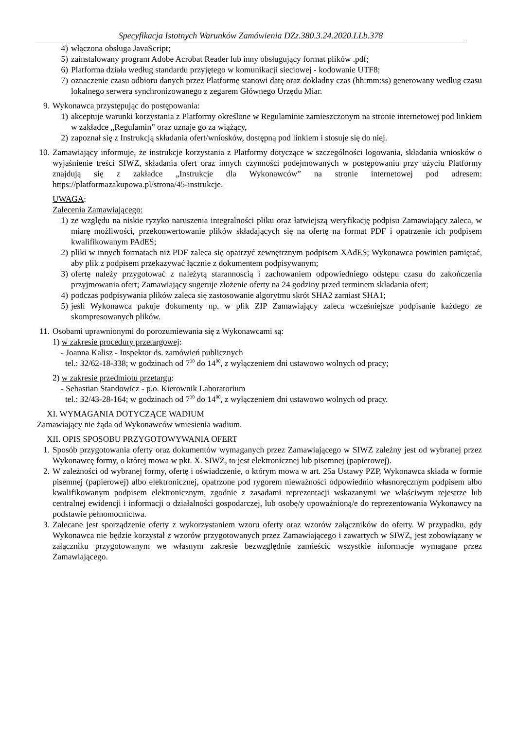Specyfikacja Istotnych Warunków Zamówienia DZz.380.3.24.2020.LLb.378
4) włączona obsługa JavaScript;
5) zainstalowany program Adobe Acrobat Reader lub inny obsługujący format plików .pdf;
6) Platforma działa według standardu przyjętego w komunikacji sieciowej - kodowanie UTF8;
7) oznaczenie czasu odbioru danych przez Platformę stanowi datę oraz dokładny czas (hh:mm:ss) generowany według czasu lokalnego serwera synchronizowanego z zegarem Głównego Urzędu Miar.
9. Wykonawca przystępując do postępowania:
1) akceptuje warunki korzystania z Platformy określone w Regulaminie zamieszczonym na stronie internetowej pod linkiem w zakładce „Regulamin” oraz uznaje go za wiążący,
2) zapoznał się z Instrukcją składania ofert/wniosków, dostępną pod linkiem i stosuje się do niej.
10. Zamawiający informuje, że instrukcje korzystania z Platformy dotyczące w szczególności logowania, składania wniosków o wyjaśnienie treści SIWZ, składania ofert oraz innych czynności podejmowanych w postępowaniu przy użyciu Platformy znajdują się z zakładce „Instrukcje dla Wykonawców” na stronie internetowej pod adresem: https://platformazakupowa.pl/strona/45-instrukcje.
UWAGA:
Zalecenia Zamawiającego:
1) ze względu na niskie ryzyko naruszenia integralności pliku oraz łatwiejszą weryfikację podpisu Zamawiający zaleca, w miarę możliwości, przekonwertowanie plików składających się na ofertę na format PDF i opatrzenie ich podpisem kwalifikowanym PAdES;
2) pliki w innych formatach niż PDF zaleca się opatrzyć zewnętrznym podpisem XAdES; Wykonawca powinien pamiętać, aby plik z podpisem przekazywać łącznie z dokumentem podpisywanym;
3) ofertę należy przygotować z należytą starannością i zachowaniem odpowiedniego odstępu czasu do zakończenia przyjmowania ofert; Zamawiający sugeruje złożenie oferty na 24 godziny przed terminem składania ofert;
4) podczas podpisywania plików zaleca się zastosowanie algorytmu skrót SHA2 zamiast SHA1;
5) jeśli Wykonawca pakuje dokumenty np. w plik ZIP Zamawiający zaleca wcześniejsze podpisanie każdego ze skompresowanych plików.
11. Osobami uprawnionymi do porozumiewania się z Wykonawcami są:
1) w zakresie procedury przetargowej:
- Joanna Kalisz - Inspektor ds. zamówień publicznych
tel.: 32/62-18-338; w godzinach od 7<sup>30</sup> do 14<sup>00</sup>, z wyłączeniem dni ustawowo wolnych od pracy;
2) w zakresie przedmiotu przetargu:
- Sebastian Standowicz - p.o. Kierownik Laboratorium
tel.: 32/43-28-164; w godzinach od 7<sup>30</sup> do 14<sup>00</sup>, z wyłączeniem dni ustawowo wolnych od pracy.
XI. WYMAGANIA DOTYCZĄCE WADIUM
Zamawiający nie żąda od Wykonawców wniesienia wadium.
XII. OPIS SPOSOBU PRZYGOTOWYWANIA OFERT
1. Sposób przygotowania oferty oraz dokumentów wymaganych przez Zamawiającego w SIWZ zależny jest od wybranej przez Wykonawcę formy, o której mowa w pkt. X. SIWZ, to jest elektronicznej lub pisemnej (papierowej).
2. W zależności od wybranej formy, ofertę i oświadczenie, o którym mowa w art. 25a Ustawy PZP, Wykonawca składa w formie pisemnej (papierowej) albo elektronicznej, opatrzone pod rygorem nieważności odpowiednio własnoręcznym podpisem albo kwalifikowanym podpisem elektronicznym, zgodnie z zasadami reprezentacji wskazanymi we właściwym rejestrze lub centralnej ewidencji i informacji o działalności gospodarczej, lub osobę/y upoważnioną/e do reprezentowania Wykonawcy na podstawie pełnomocnictwa.
3. Zalecane jest sporządzenie oferty z wykorzystaniem wzoru oferty oraz wzorów załączników do oferty. W przypadku, gdy Wykonawca nie będzie korzystał z wzorów przygotowanych przez Zamawiającego i zawartych w SIWZ, jest zobowiązany w załączniku przygotowanym we własnym zakresie bezwzględnie zamieścić wszystkie informacje wymagane przez Zamawiającego.